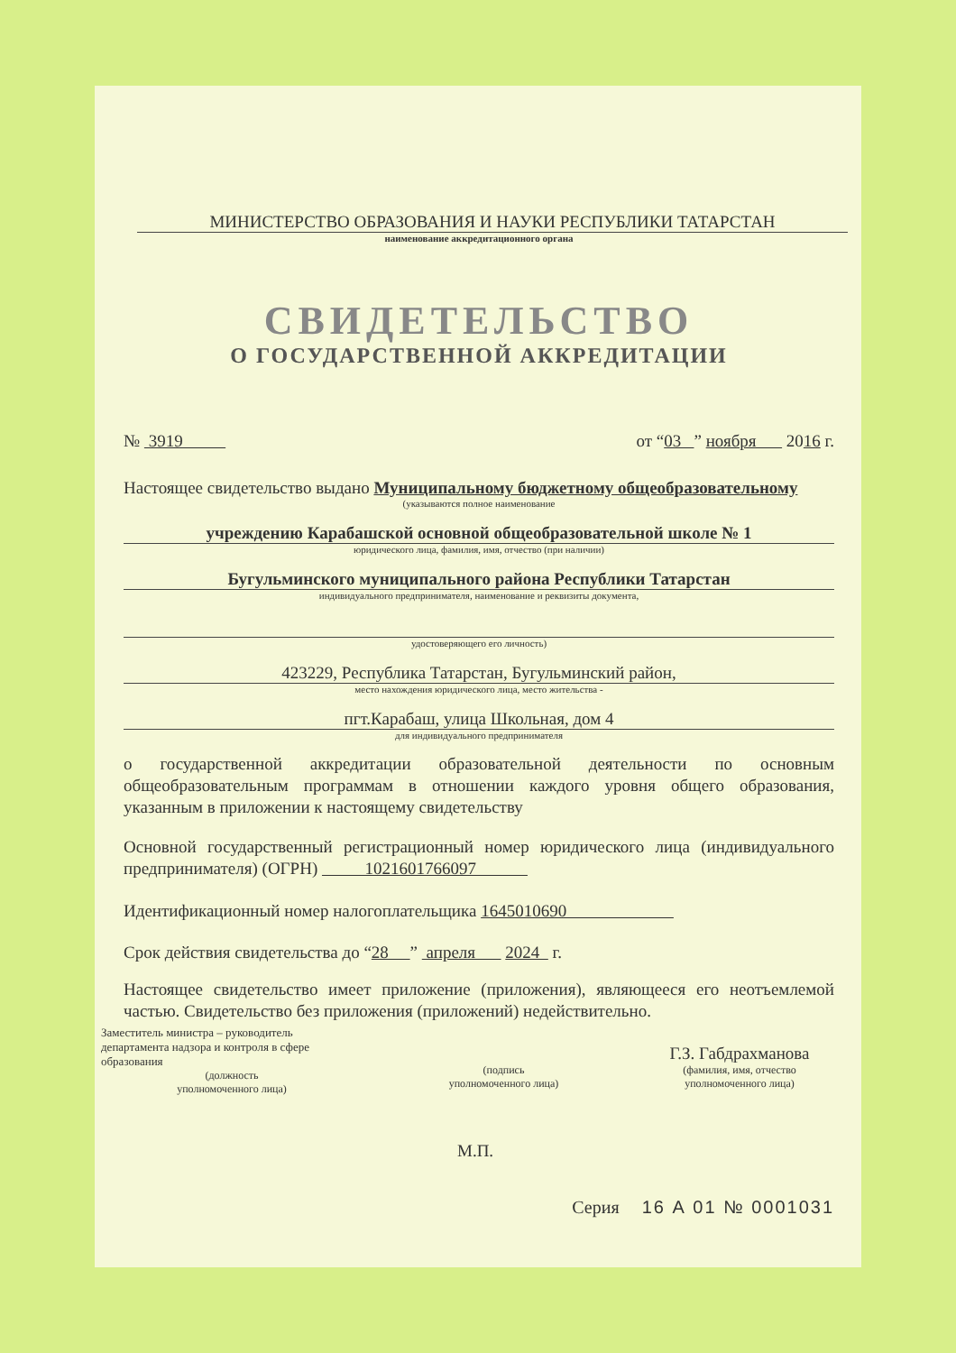МИНИСТЕРСТВО ОБРАЗОВАНИЯ И НАУКИ РЕСПУБЛИКИ ТАТАРСТАН
наименование аккредитационного органа
СВИДЕТЕЛЬСТВО
О ГОСУДАРСТВЕННОЙ АККРЕДИТАЦИИ
№ 3919 от “03 ” ноября 2016 г.
Настоящее свидетельство выдано Муниципальному бюджетному общеобразовательному
(указываются полное наименование
учреждению Карабашской основной общеобразовательной школе № 1
юридического лица, фамилия, имя, отчество (при наличии)
Бугульминского муниципального района Республики Татарстан
индивидуального предпринимателя, наименование и реквизиты документа,
удостоверяющего его личность)
423229, Республика Татарстан, Бугульминский район,
место нахождения юридического лица, место жительства -
пгт.Карабаш, улица Школьная, дом 4
для индивидуального предпринимателя
о государственной аккредитации образовательной деятельности по основным общеобразовательным программам в отношении каждого уровня общего образования, указанным в приложении к настоящему свидетельству
Основной государственный регистрационный номер юридического лица (индивидуального предпринимателя) (ОГРН) 1021601766097
Идентификационный номер налогоплательщика 1645010690
Срок действия свидетельства до “28 ” апреля 2024 г.
Настоящее свидетельство имеет приложение (приложения), являющееся его неотъемлемой частью. Свидетельство без приложения (приложений) недействительно.
Заместитель министра – руководитель департамента надзора и контроля в сфере образования
(должность
уполномоченного лица)
(подпись
уполномоченного лица)
Г.З. Габдрахманова
(фамилия, имя, отчество
уполномоченного лица)
М.П.
Серия 16 А 01 № 0001031